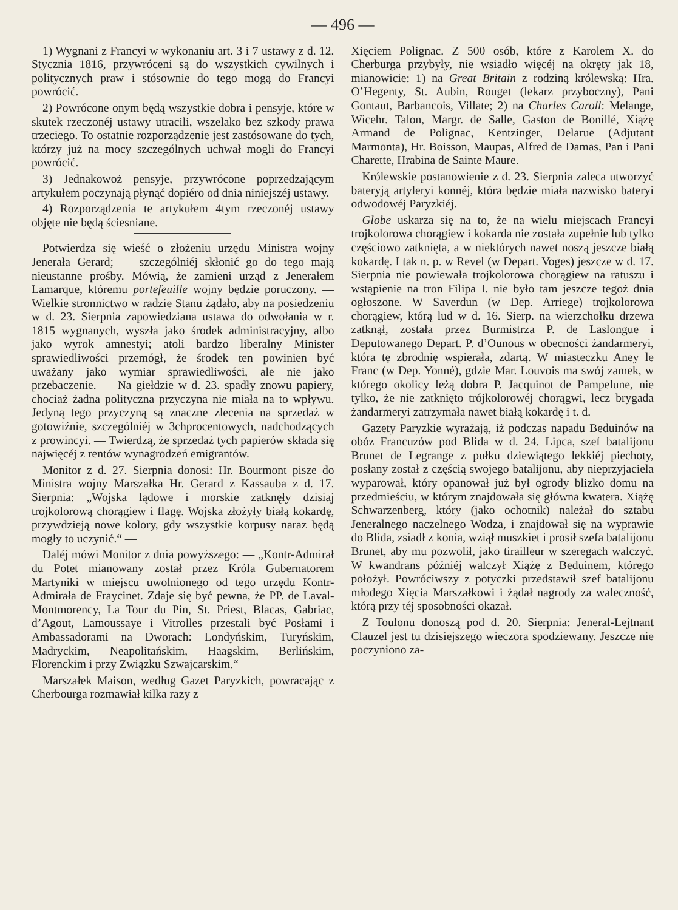— 496 —
1) Wygnani z Francyi w wykonaniu art. 3 i 7 ustawy z d. 12. Stycznia 1816, przywróceni są do wszystkich cywilnych i politycznych praw i stósownie do tego mogą do Francyi powrócić.
2) Powrócone onym będą wszystkie dobra i pensyje, które w skutek rzeczonéj ustawy utracili, wszelako bez szkody prawa trzeciego. To ostatnie rozporządzenie jest zastósowane do tych, którzy już na mocy szczególnych uchwał mogli do Francyi powrócić.
3) Jednakowoż pensyje, przywrócone poprzedzającym artykułem poczynają płynąć dopiéro od dnia niniejszéj ustawy.
4) Rozporządzenia te artykułem 4tym rzeczonéj ustawy objęte nie będą ściesniane.
Potwierdza się wieść o złożeniu urzędu Ministra wojny Jenerała Gerard; — szczególniéj skłonić go do tego mają nieustanne prośby. Mówią, że zamieni urząd z Jenerałem Lamarque, któremu portefeuille wojny będzie poruczony. — Wielkie stronnictwo w radzie Stanu żądało, aby na posiedzeniu w d. 23. Sierpnia zapowiedziana ustawa do odwołania w r. 1815 wygnanych, wyszła jako środek administracyjny, albo jako wyrok amnestyi; atoli bardzo liberalny Minister sprawiedliwości przemógł, że środek ten powinien być uważany jako wymiar sprawiedliwości, ale nie jako przebaczenie. — Na giełdzie w d. 23. spadły znowu papiery, chociaż żadna polityczna przyczyna nie miała na to wpływu. Jedyną tego przyczyną są znaczne zlecenia na sprzedaż w gotowiźnie, szczególniéj w 3chprocentowych, nadchodzących z prowincyi. — Twierdzą, że sprzedaż tych papierów składa się najwięcéj z rentów wynagrodzeń emigrantów.
Monitor z d. 27. Sierpnia donosi: Hr. Bourmont pisze do Ministra wojny Marszałka Hr. Gerard z Kassauba z d. 17. Sierpnia: „Wojska lądowe i morskie zatknęły dzisiaj trojkolorową chorągiew i flagę. Wojska złożyły białą kokardę, przywdzieją nowe kolory, gdy wszystkie korpusy naraz będą mogły to uczynić.“ —
Daléj mówi Monitor z dnia powyższego: — „Kontr-Admirał du Potet mianowany został przez Króla Gubernatorem Martyniki w miejscu uwolnionego od tego urzędu Kontr-Admirała de Fraycinet. Zdaje się być pewna, że PP. de Laval-Montmorency, La Tour du Pin, St. Priest, Blacas, Gabriac, d’Agout, Lamoussaye i Vitrolles przestali być Posłami i Ambassadorami na Dworach: Londyńskim, Turyńskim, Madryckim, Neapolitańskim, Haagskim, Berlińskim, Florenckim i przy Związku Szwajcarskim.“
Marszałek Maison, według Gazet Paryzkich, powracając z Cherbourga rozmawiał kilka razy z
Xięciem Polignac. Z 500 osób, które z Karolem X. do Cherburga przybyły, nie wsiadło więcéj na okręty jak 18, mianowicie: 1) na Great Britain z rodziną królewską: Hra. O’Hegenty, St. Aubin, Rouget (lekarz przyboczny), Pani Gontaut, Barbancois, Villate; 2) na Charles Caroll: Melange, Wicehr. Talon, Margr. de Salle, Gaston de Bonillé, Xiążę Armand de Polignac, Kentzinger, Delarue (Adjutant Marmonta), Hr. Boisson, Maupas, Alfred de Damas, Pan i Pani Charette, Hrabina de Sainte Maure.
Królewskie postanowienie z d. 23. Sierpnia zaleca utworzyć bateryją artyleryi konnéj, która będzie miała nazwisko bateryi odwodowéj Paryzkiéj.
Globe uskarza się na to, że na wielu miejscach Francyi trojkolorowa chorągiew i kokarda nie została zupełnie lub tylko częściowo zatknięta, a w niektórych nawet noszą jeszcze białą kokardę. I tak n. p. w Revel (w Depart. Voges) jeszcze w d. 17. Sierpnia nie powiewała trojkolorowa chorągiew na ratuszu i wstąpienie na tron Filipa I. nie było tam jeszcze tegoż dnia ogłoszone. W Saverdun (w Dep. Arriege) trojkolorowa chorągiew, którą lud w d. 16. Sierp. na wierzchołku drzewa zatknął, została przez Burmistrza P. de Laslongue i Deputowanego Depart. P. d’Ounous w obecności żandarmeryi, która tę zbrodnię wspierała, zdartą. W miasteczku Aney le Franc (w Dep. Yonné), gdzie Mar. Louvois ma swój zamek, w którego okolicy leżą dobra P. Jacquinot de Pampelune, nie tylko, że nie zatknięto trójkolorowéj chorągwi, lecz brygada żandarmeryi zatrzymała nawet białą kokardę i t. d.
Gazety Paryzkie wyrażają, iż podczas napadu Beduinów na obóz Francuzów pod Blida w d. 24. Lipca, szef batalijonu Brunet de Legrange z pułku dziewiątego lekkiéj piechoty, posłany został z częścią swojego batalijonu, aby nieprzyjaciela wyparował, który opanował już był ogrody blizko domu na przedmieściu, w którym znajdowała się główna kwatera. Xiążę Schwarzenberg, który (jako ochotnik) należał do sztabu Jeneralnego naczelnego Wodza, i znajdował się na wyprawie do Blida, zsiadł z konia, wziął muszkiet i prosił szefa batalijonu Brunet, aby mu pozwolił, jako tirailleur w szeregach walczyć. W kwandrans późniéj walczył Xiążę z Beduinem, którego położył. Powróciwszy z potyczki przedstawił szef batalijonu młodego Xięcia Marszałkowi i żądał nagrody za waleczność, którą przy téj sposobności okazał.
Z Toulonu donoszą pod d. 20. Sierpnia: Jeneral-Lejtnant Clauzel jest tu dzisiejszego wieczora spodziewany. Jeszcze nie poczyniono za-